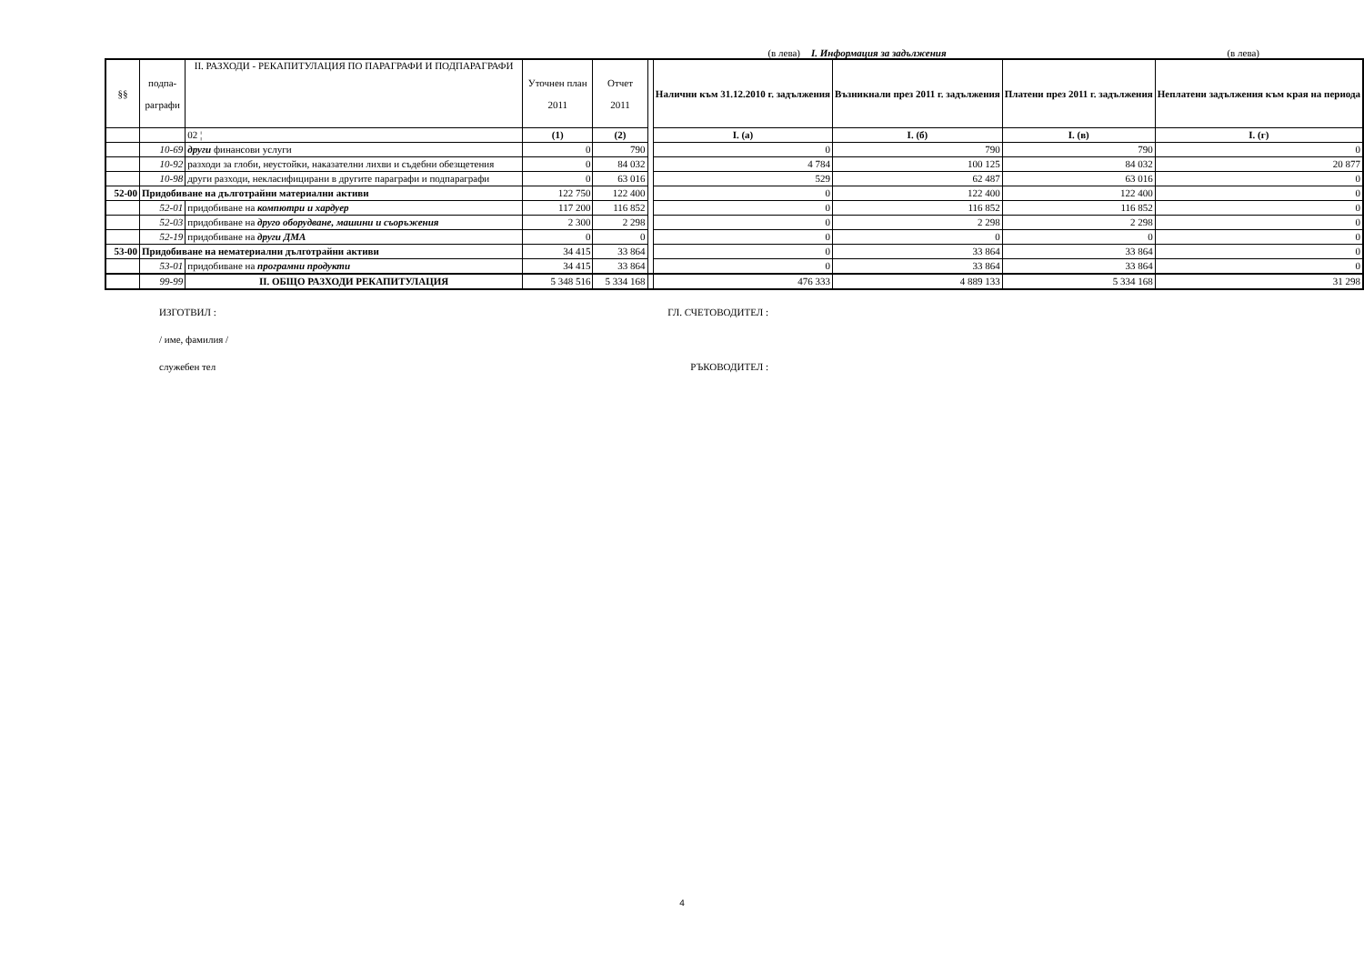(в лева) I. Информация за задължения (в лева)
| §§ | подпа- раграфи | II. РАЗХОДИ - РЕКАПИТУЛАЦИЯ ПО ПАРАГРАФИ И ПОДПАРАГРАФИ | Уточнен план 2011 | Отчет 2011 | | Налични към 31.12.2010 г. задължения | Възникнали през 2011 г. задължения | Платени през 2011 г. задължения | Неплатени задължения към края на периода |
| | | 02 ¦ | (1) | (2) | | I. (а) | I. (б) | I. (в) | I. (г) |
| | 10-69 | други финансови услуги | 0 | 790 | | 0 | 790 | 790 | 0 |
| | 10-92 | разходи за глоби, неустойки, наказателни лихви и съдебни обезщетения | 0 | 84 032 | | 4 784 | 100 125 | 84 032 | 20 877 |
| | 10-98 | други разходи, некласифицирани в другите параграфи и подпараграфи | 0 | 63 016 | | 529 | 62 487 | 63 016 | 0 |
| 52-00 | Придобиване на дълготрайни материални активи | | 122 750 | 122 400 | | 0 | 122 400 | 122 400 | 0 |
| | 52-01 | придобиване на компютри и хардуер | 117 200 | 116 852 | | 0 | 116 852 | 116 852 | 0 |
| | 52-03 | придобиване на друго оборудване, машини и съоръжения | 2 300 | 2 298 | | 0 | 2 298 | 2 298 | 0 |
| | 52-19 | придобиване на други ДМА | 0 | 0 | | 0 | 0 | 0 | 0 |
| 53-00 | Придобиване на нематериални дълготрайни активи | | 34 415 | 33 864 | | 0 | 33 864 | 33 864 | 0 |
| | 53-01 | придобиване на програмни продукти | 34 415 | 33 864 | | 0 | 33 864 | 33 864 | 0 |
| | 99-99 | II. ОБЩО РАЗХОДИ РЕКАПИТУЛАЦИЯ | 5 348 516 | 5 334 168 | | 476 333 | 4 889 133 | 5 334 168 | 31 298 |
ИЗГОТВИЛ : ГЛ. СЧЕТОВОДИТЕЛ :
/ име, фамилия /
служебен тел РЪКОВОДИТЕЛ :
4